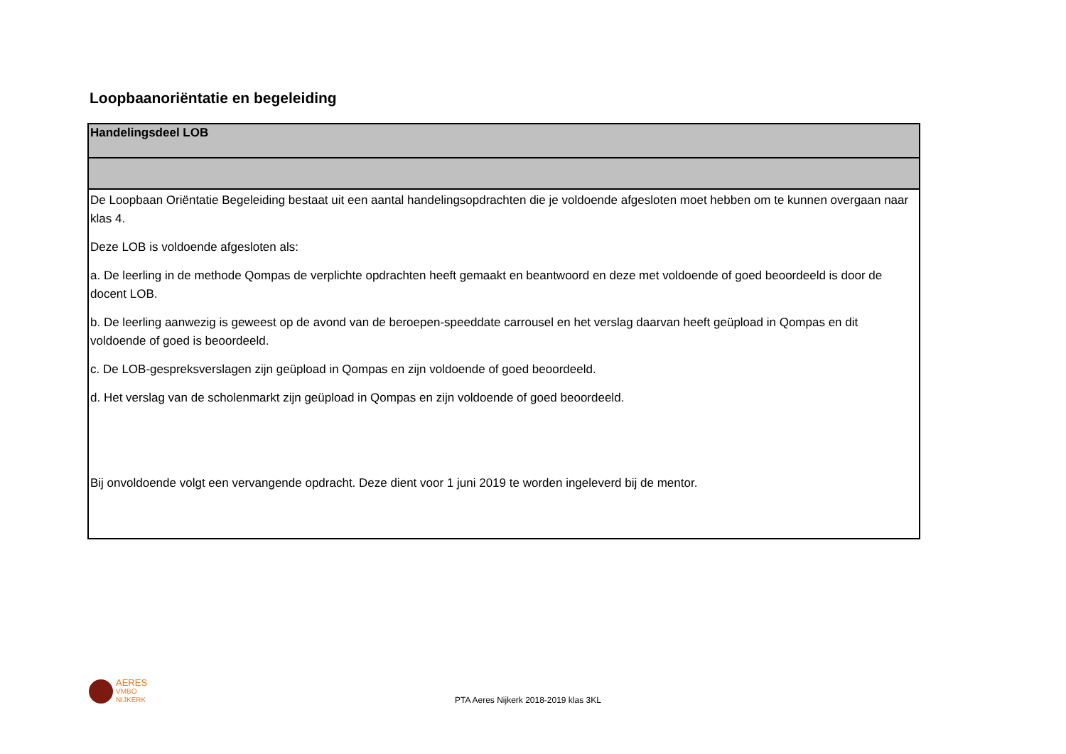Loopbaanoriëntatie en begeleiding
| Handelingsdeel LOB |
| --- |
| De Loopbaan Oriëntatie Begeleiding bestaat uit een aantal handelingsopdrachten die je voldoende afgesloten moet hebben om te kunnen overgaan naar klas 4. Deze LOB is voldoende afgesloten als: a. De leerling in de methode Qompas de verplichte opdrachten heeft gemaakt en beantwoord en deze met voldoende of goed beoordeeld is door de docent LOB. b. De leerling aanwezig is geweest op de avond van de beroepen-speeddate carrousel en het verslag daarvan heeft geüpload in Qompas en dit voldoende of goed is beoordeeld. c. De LOB-gespreksverslagen zijn geüpload in Qompas en zijn voldoende of goed beoordeeld. d. Het verslag van de scholenmarkt zijn geüpload in Qompas en zijn voldoende of goed beoordeeld. Bij onvoldoende volgt een vervangende opdracht. Deze dient voor 1 juni 2019 te worden ingeleverd bij de mentor. |
AERES
VMBO
NIJKERK
PTA Aeres Nijkerk 2018-2019 klas 3KL